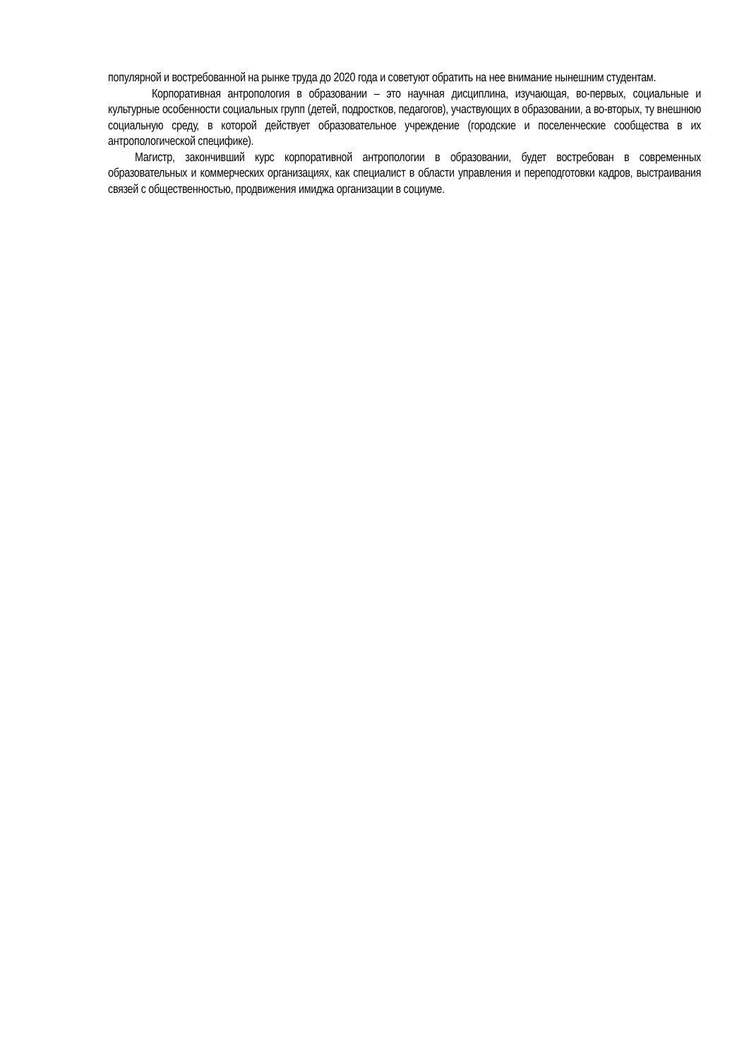популярной и востребованной на рынке труда до 2020 года и советуют обратить на нее внимание нынешним студентам.
Корпоративная антропология в образовании – это научная дисциплина, изучающая, во-первых, социальные и культурные особенности социальных групп (детей, подростков, педагогов), участвующих в образовании, а во-вторых, ту внешнюю социальную среду, в которой действует образовательное учреждение (городские и поселенческие сообщества в их антропологической специфике).
Магистр, закончивший курс корпоративной антропологии в образовании, будет востребован в современных образовательных и коммерческих организациях, как специалист в области управления и переподготовки кадров, выстраивания связей с общественностью, продвижения имиджа организации в социуме.